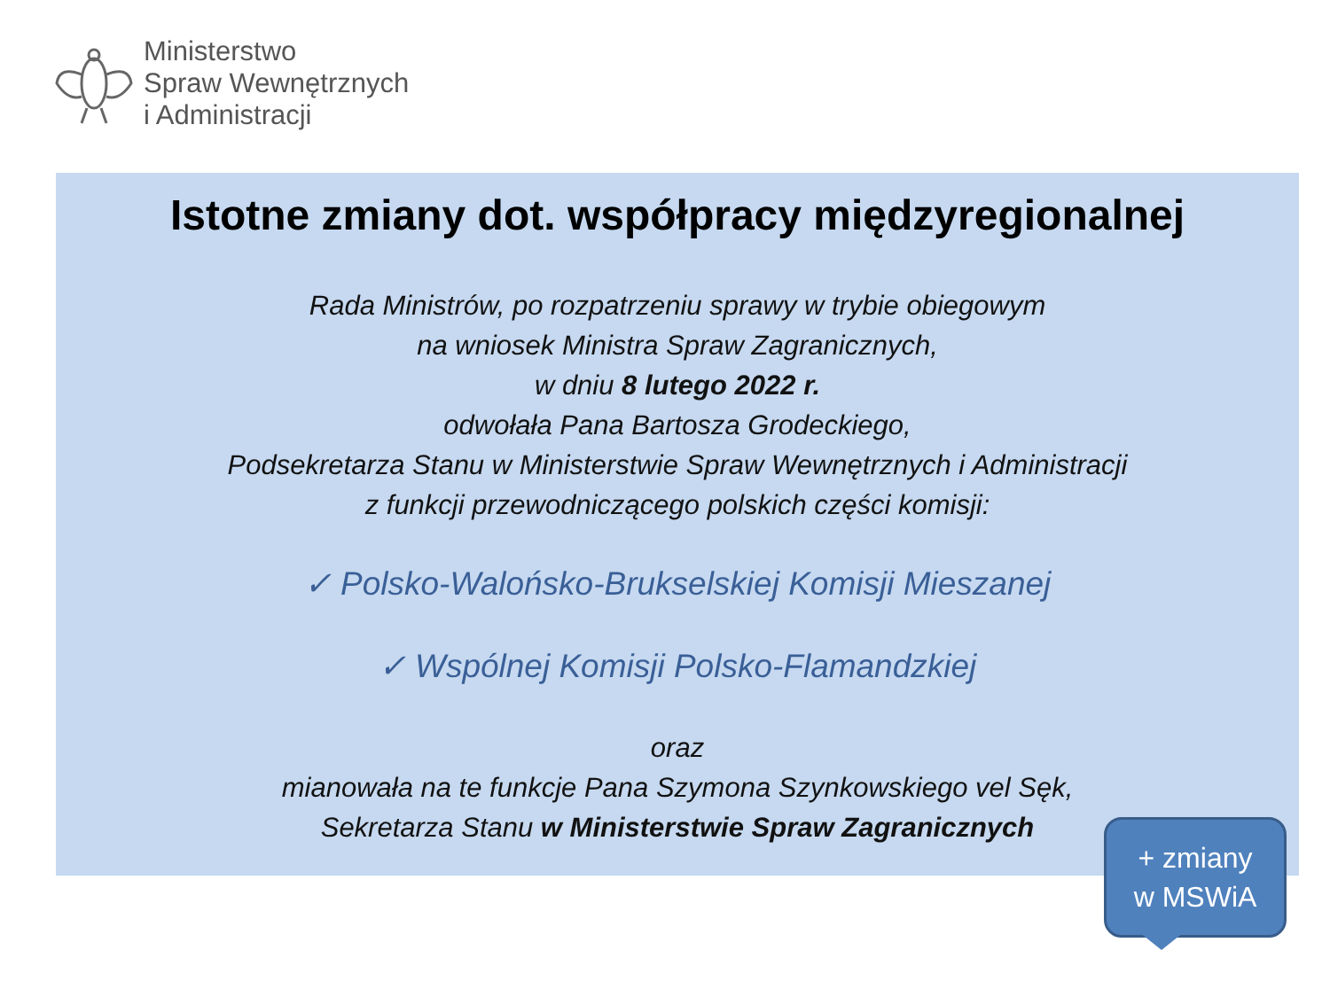Ministerstwo
Spraw Wewnętrznych
i Administracji
Istotne zmiany dot. współpracy międzyregionalnej
Rada Ministrów, po rozpatrzeniu sprawy w trybie obiegowym
na wniosek Ministra Spraw Zagranicznych,
w dniu 8 lutego 2022 r.
odwołała Pana Bartosza Grodeckiego,
Podsekretarza Stanu w Ministerstwie Spraw Wewnętrznych i Administracji
z funkcji przewodniczącego polskich części komisji:
✓ Polsko-Walońsko-Brukselskiej Komisji Mieszanej
✓ Wspólnej Komisji Polsko-Flamandzkiej
oraz
mianowała na te funkcje Pana Szymona Szynkowskiego vel Sęk,
Sekretarza Stanu w Ministerstwie Spraw Zagranicznych
+ zmiany
w MSWiA